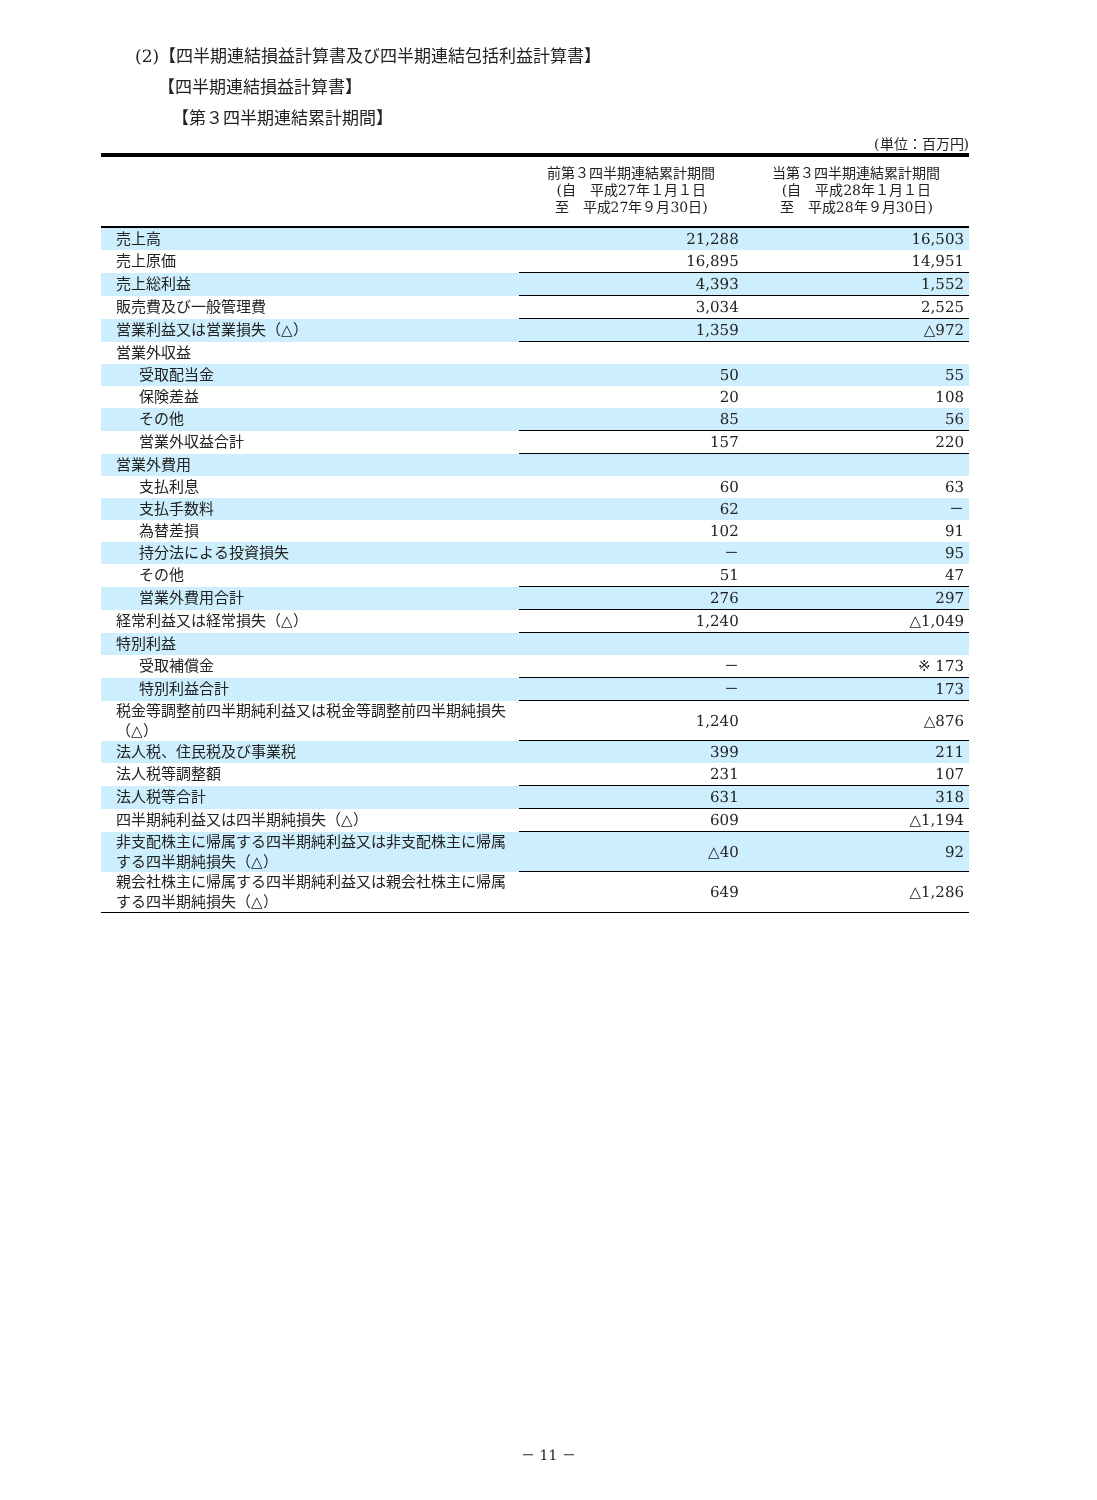(2)【四半期連結損益計算書及び四半期連結包括利益計算書】
【四半期連結損益計算書】
【第３四半期連結累計期間】
(単位：百万円)
| | 前第３四半期連結累計期間 (自 平成27年１月１日 至 平成27年９月30日) | 当第３四半期連結累計期間 (自 平成28年１月１日 至 平成28年９月30日) |
| --- | --- | --- |
| 売上高 | 21,288 | 16,503 |
| 売上原価 | 16,895 | 14,951 |
| 売上総利益 | 4,393 | 1,552 |
| 販売費及び一般管理費 | 3,034 | 2,525 |
| 営業利益又は営業損失（△） | 1,359 | △972 |
| 営業外収益 | | |
| 受取配当金 | 50 | 55 |
| 保険差益 | 20 | 108 |
| その他 | 85 | 56 |
| 営業外収益合計 | 157 | 220 |
| 営業外費用 | | |
| 支払利息 | 60 | 63 |
| 支払手数料 | 62 | － |
| 為替差損 | 102 | 91 |
| 持分法による投資損失 | － | 95 |
| その他 | 51 | 47 |
| 営業外費用合計 | 276 | 297 |
| 経常利益又は経常損失（△） | 1,240 | △1,049 |
| 特別利益 | | |
| 受取補償金 | － | ※ 173 |
| 特別利益合計 | － | 173 |
| 税金等調整前四半期純利益又は税金等調整前四半期純損失（△） | 1,240 | △876 |
| 法人税、住民税及び事業税 | 399 | 211 |
| 法人税等調整額 | 231 | 107 |
| 法人税等合計 | 631 | 318 |
| 四半期純利益又は四半期純損失（△） | 609 | △1,194 |
| 非支配株主に帰属する四半期純利益又は非支配株主に帰属する四半期純損失（△） | △40 | 92 |
| 親会社株主に帰属する四半期純利益又は親会社株主に帰属する四半期純損失（△） | 649 | △1,286 |
－ 11 －